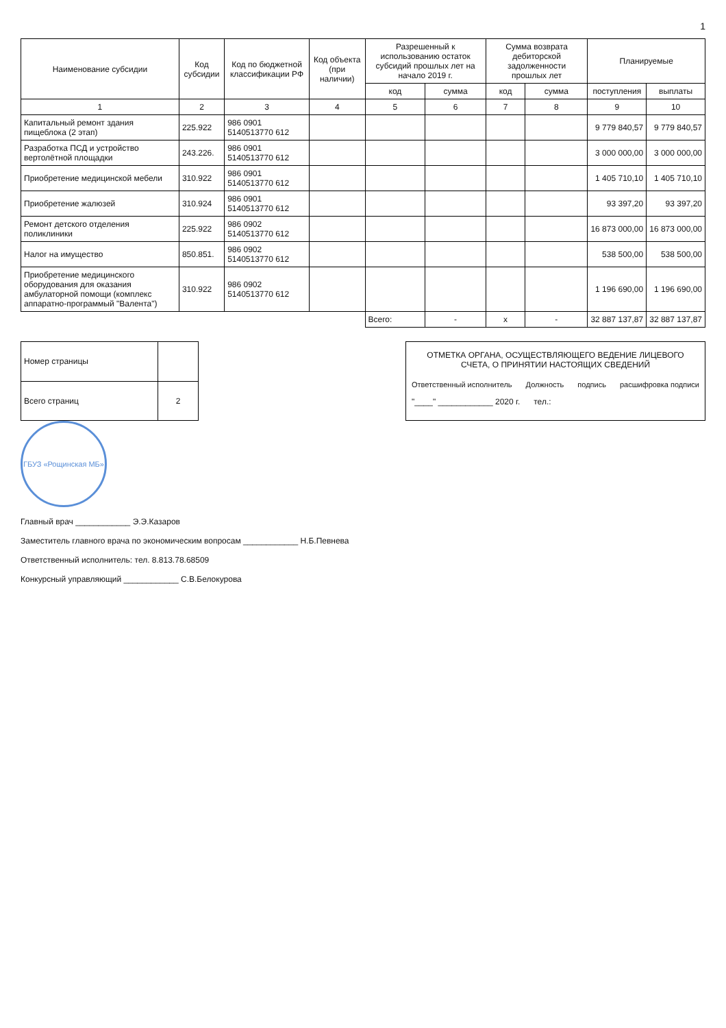1
| Наименование субсидии | Код субсидии | Код по бюджетной классификации РФ | Код объекта (при наличии) | Разрешенный к использованию остаток субсидий прошлых лет на начало 2019 г. | | Сумма возврата дебиторской задолженности прошлых лет | | Планируемые | |
| --- | --- | --- | --- | --- | --- | --- | --- | --- | --- |
| | | | | код | сумма | код | сумма | поступления | выплаты |
| 1 | 2 | 3 | 4 | 5 | 6 | 7 | 8 | 9 | 10 |
| Капитальный ремонт здания пищеблока (2 этап) | 225.922 | 986 0901 5140513770 612 | | | | | | 9 779 840,57 | 9 779 840,57 |
| Разработка ПСД и устройство вертолётной площадки | 243.226. | 986 0901 5140513770 612 | | | | | | 3 000 000,00 | 3 000 000,00 |
| Приобретение медицинской мебели | 310.922 | 986 0901 5140513770 612 | | | | | | 1 405 710,10 | 1 405 710,10 |
| Приобретение жалюзей | 310.924 | 986 0901 5140513770 612 | | | | | | 93 397,20 | 93 397,20 |
| Ремонт детского отделения поликлиники | 225.922 | 986 0902 5140513770 612 | | | | | | 16 873 000,00 | 16 873 000,00 |
| Налог на имущество | 850.851. | 986 0902 5140513770 612 | | | | | | 538 500,00 | 538 500,00 |
| Приобретение медицинского оборудования для оказания амбулаторной помощи (комплекс аппаратно-программый "Валента") | 310.922 | 986 0902 5140513770 612 | | | | | | 1 196 690,00 | 1 196 690,00 |
| | | | | Всего: | - | x | - | 32 887 137,87 | 32 887 137,87 |
| Номер страницы | |
| Всего страниц | 2 |
ОТМЕТКА ОРГАНА, ОСУЩЕСТВЛЯЮЩЕГО ВЕДЕНИЕ ЛИЦЕВОГО СЧЕТА, О ПРИНЯТИИ НАСТОЯЩИХ СВЕДЕНИЙ
Ответственный исполнитель Должность подпись расшифровка подписи
"____" ____________ 2020 г. тел.:
ГБУЗ «Рощинская МБ»
Главный врач ____________ Э.Э.Казаров
Заместитель главного врача по экономическим вопросам ____________ Н.Б.Певнева
Ответственный исполнитель: тел. 8.813.78.68509
Конкурсный управляющий ____________ С.В.Белокурова